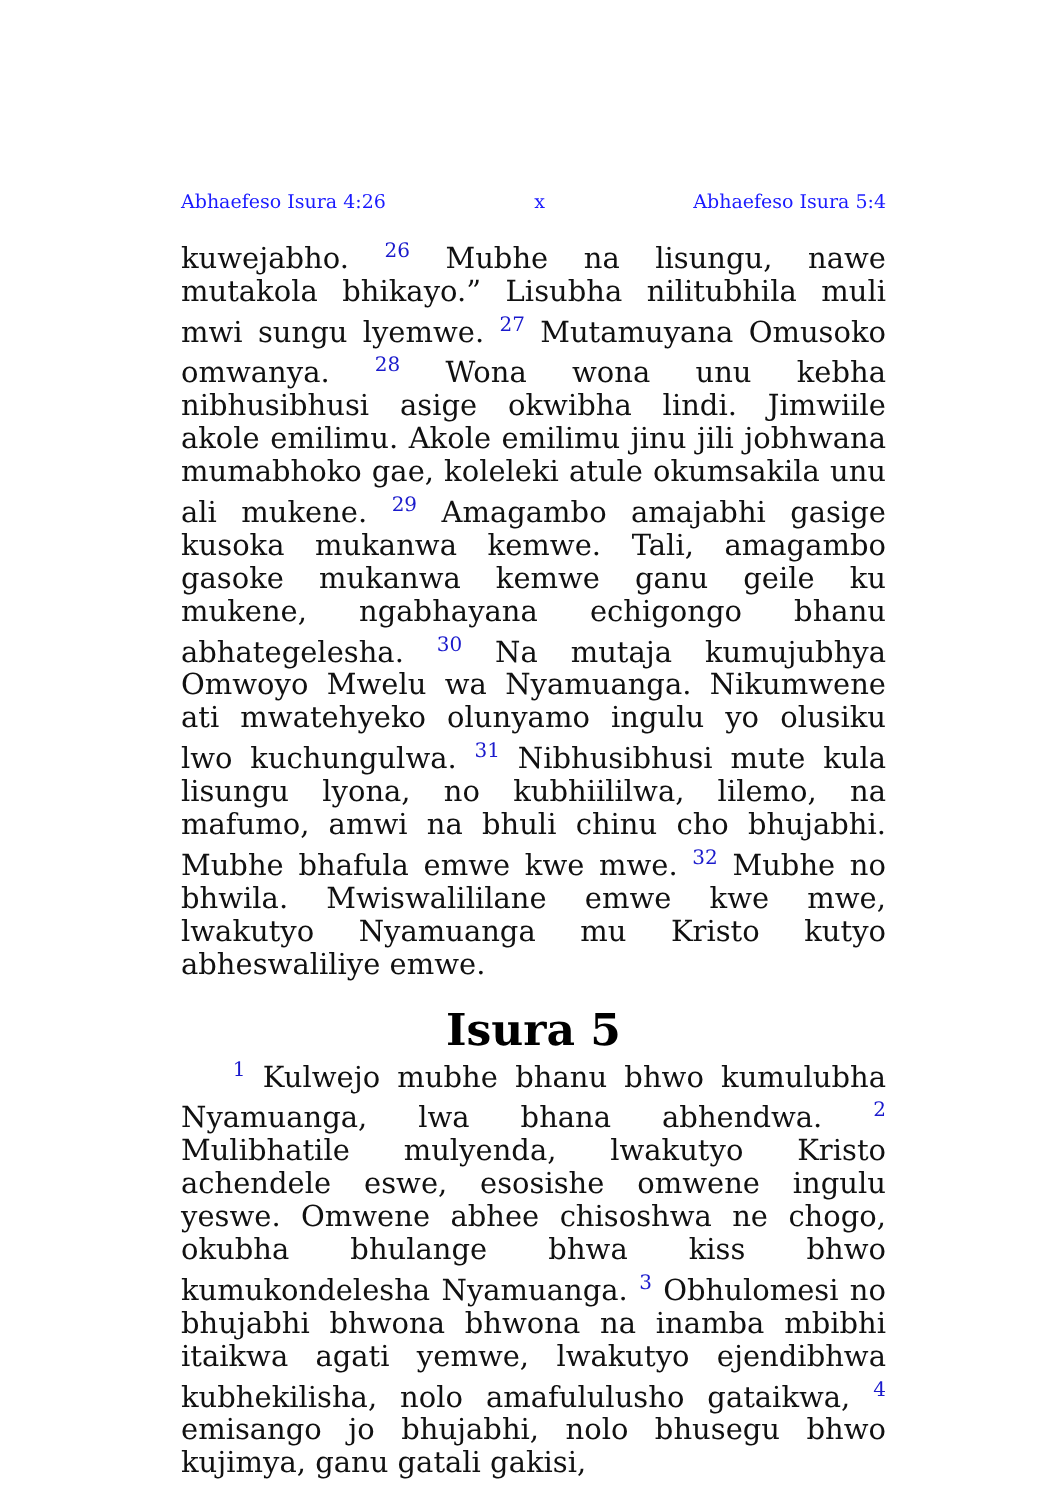Abhaefeso Isura 4:26 x Abhaefeso Isura 5:4
kuwejabho. <sup>26</sup> Mubhe na lisungu, nawe mutakola bhikayo.” Lisubha nilitubhila muli mwi sungu lyemwe. <sup>27</sup> Mutamuyana Omusoko omwanya. <sup>28</sup> Wona wona unu kebha nibhusibhusi asige okwibha lindi. Jimwiile akole emilimu. Akole emilimu jinu jili jobhwana mumabhoko gae, koleleki atule okumsakila unu ali mukene. <sup>29</sup> Amagambo amajabhi gasige kusoka mukanwa kemwe. Tali, amagambo gasoke mukanwa kemwe ganu geile ku mukene, ngabhayana echigongo bhanu abhategelesha. <sup>30</sup> Na mutaja kumujubhya Omwoyo Mwelu wa Nyamuanga. Nikumwene ati mwatehyeko olunyamo ingulu yo olusiku lwo kuchungulwa. <sup>31</sup> Nibhusibhusi mute kula lisungu lyona, no kubhiililwa, lilemo, na mafumo, amwi na bhuli chinu cho bhujabhi. Mubhe bhafula emwe kwe mwe. <sup>32</sup> Mubhe no bhwila. Mwiswalililane emwe kwe mwe, lwakutyo Nyamuanga mu Kristo kutyo abheswaliliye emwe.
Isura 5
<sup>1</sup> Kulwejo mubhe bhanu bhwo kumulubha Nyamuanga, lwa bhana abhendwa. <sup>2</sup> Mulibhatile mulyenda, lwakutyo Kristo achendele eswe, esosishe omwene ingulu yeswe. Omwene abhee chisoshwa ne chogo, okubha bhulange bhwa kiss bhwo kumukondelesha Nyamuanga. <sup>3</sup> Obhulomesi no bhujabhi bhwona bhwona na inamba mbibhi itaikwa agati yemwe, lwakutyo ejendibhwa kubhekilisha, nolo amafululusho gataikwa, <sup>4</sup> emisango jo bhujabhi, nolo bhusegu bhwo kujimya, ganu gatali gakisi,